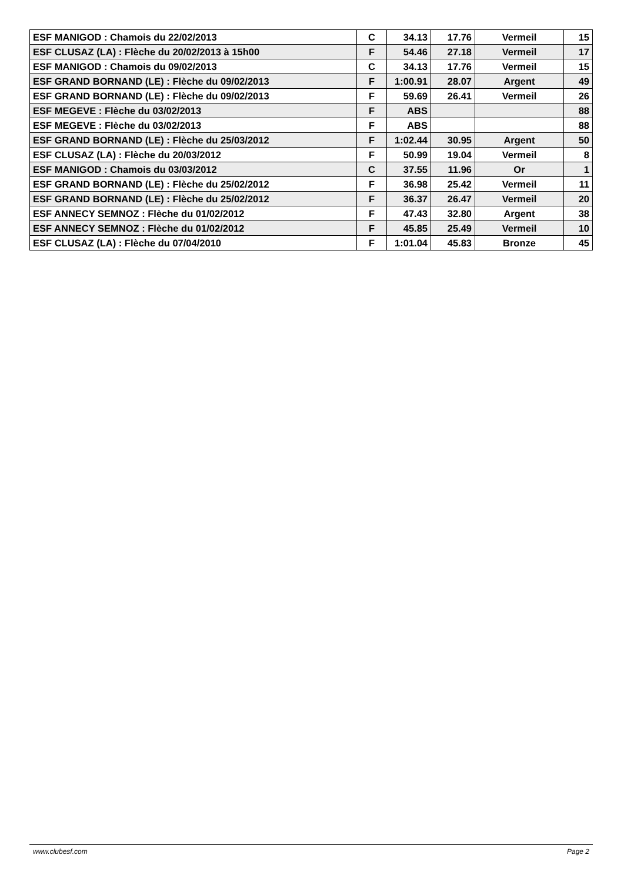| ESF MANIGOD : Chamois du 22/02/2013 | C | 34.13 | 17.76 | Vermeil | 15 |
| ESF CLUSAZ (LA) : Flèche du 20/02/2013 à 15h00 | F | 54.46 | 27.18 | Vermeil | 17 |
| ESF MANIGOD : Chamois du 09/02/2013 | C | 34.13 | 17.76 | Vermeil | 15 |
| ESF GRAND BORNAND (LE) : Flèche du 09/02/2013 | F | 1:00.91 | 28.07 | Argent | 49 |
| ESF GRAND BORNAND (LE) : Flèche du 09/02/2013 | F | 59.69 | 26.41 | Vermeil | 26 |
| ESF MEGEVE : Flèche du 03/02/2013 | F | ABS | | | 88 |
| ESF MEGEVE : Flèche du 03/02/2013 | F | ABS | | | 88 |
| ESF GRAND BORNAND (LE) : Flèche du 25/03/2012 | F | 1:02.44 | 30.95 | Argent | 50 |
| ESF CLUSAZ (LA) : Flèche du 20/03/2012 | F | 50.99 | 19.04 | Vermeil | 8 |
| ESF MANIGOD : Chamois du 03/03/2012 | C | 37.55 | 11.96 | Or | 1 |
| ESF GRAND BORNAND (LE) : Flèche du 25/02/2012 | F | 36.98 | 25.42 | Vermeil | 11 |
| ESF GRAND BORNAND (LE) : Flèche du 25/02/2012 | F | 36.37 | 26.47 | Vermeil | 20 |
| ESF ANNECY SEMNOZ : Flèche du 01/02/2012 | F | 47.43 | 32.80 | Argent | 38 |
| ESF ANNECY SEMNOZ : Flèche du 01/02/2012 | F | 45.85 | 25.49 | Vermeil | 10 |
| ESF CLUSAZ (LA) : Flèche du 07/04/2010 | F | 1:01.04 | 45.83 | Bronze | 45 |
www.clubesf.com Page 2